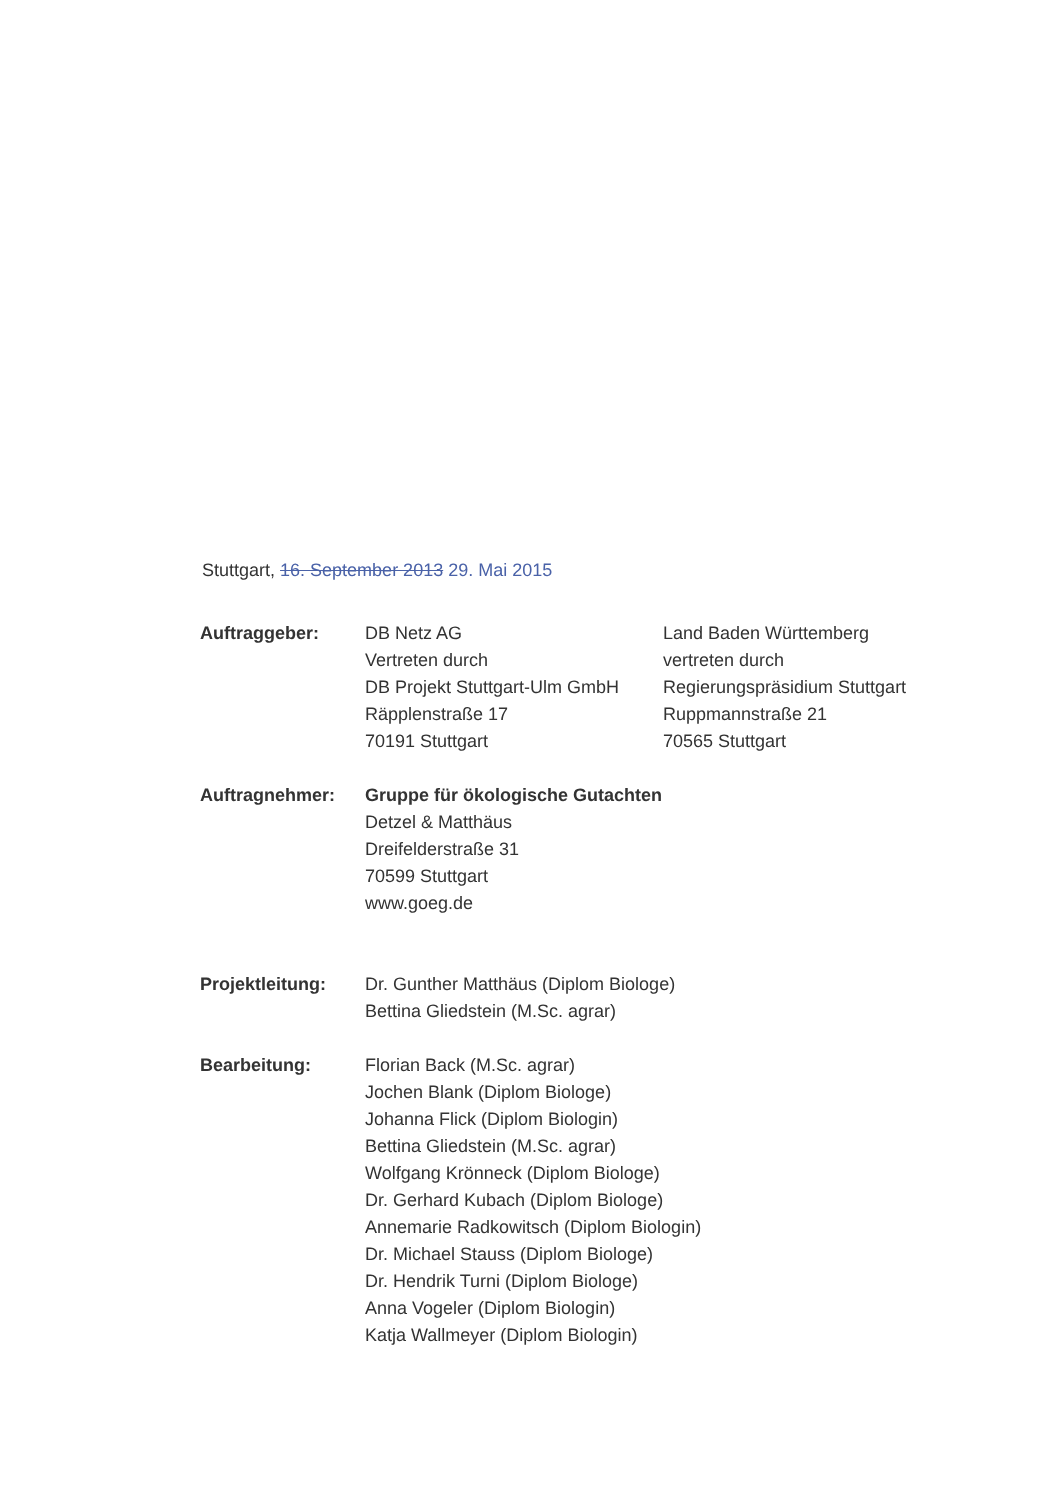Stuttgart, 16. September 2013 29. Mai 2015
Auftraggeber: DB Netz AG
Vertreten durch
DB Projekt Stuttgart-Ulm GmbH
Räpplenstraße 17
70191 Stuttgart
Land Baden Württemberg
vertreten durch
Regierungspräsidium Stuttgart
Ruppmannstraße 21
70565 Stuttgart
Auftragnehmer: Gruppe für ökologische Gutachten
Detzel & Matthäus
Dreifelderstraße 31
70599 Stuttgart
www.goeg.de
Projektleitung: Dr. Gunther Matthäus (Diplom Biologe)
Bettina Gliedstein (M.Sc. agrar)
Bearbeitung: Florian Back (M.Sc. agrar)
Jochen Blank (Diplom Biologe)
Johanna Flick (Diplom Biologin)
Bettina Gliedstein (M.Sc. agrar)
Wolfgang Krönneck (Diplom Biologe)
Dr. Gerhard Kubach (Diplom Biologe)
Annemarie Radkowitsch (Diplom Biologin)
Dr. Michael Stauss (Diplom Biologe)
Dr. Hendrik Turni (Diplom Biologe)
Anna Vogeler (Diplom Biologin)
Katja Wallmeyer (Diplom Biologin)